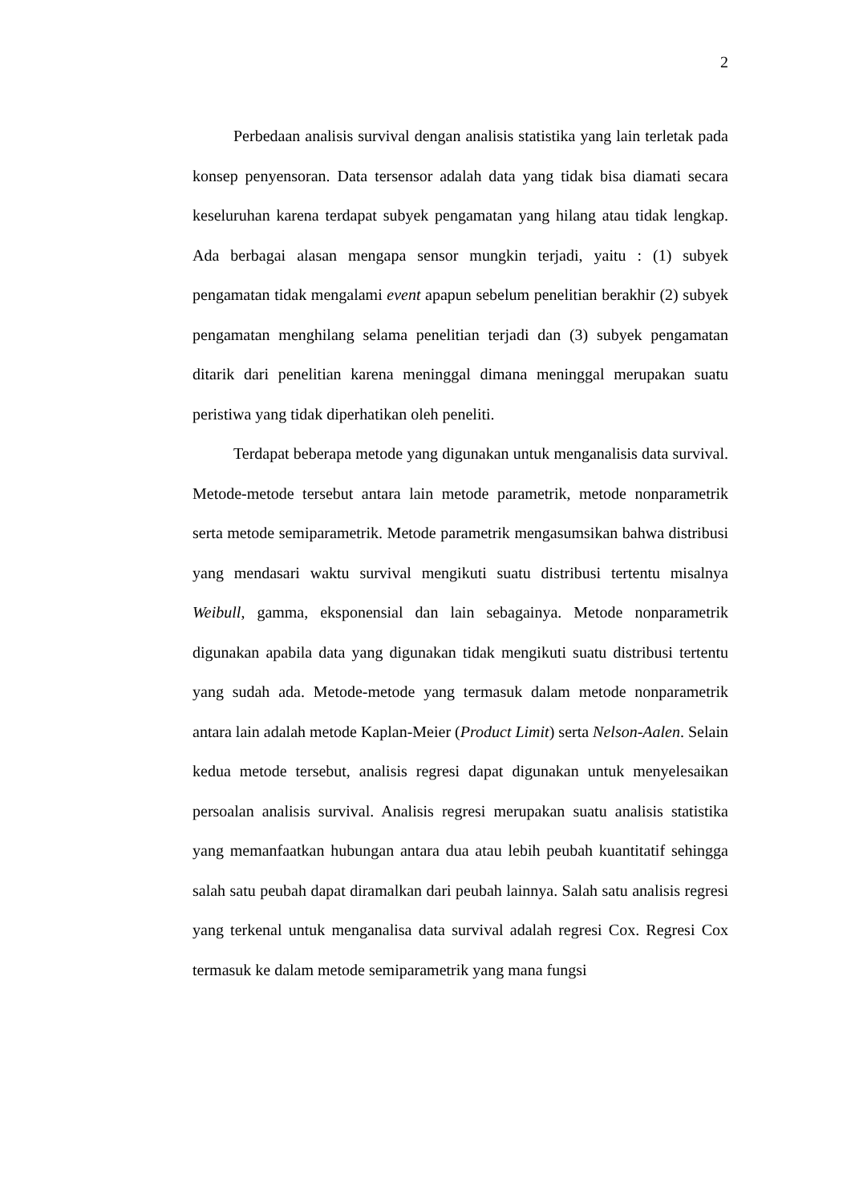2
Perbedaan analisis survival dengan analisis statistika yang lain terletak pada konsep penyensoran. Data tersensor adalah data yang tidak bisa diamati secara keseluruhan karena terdapat subyek pengamatan yang hilang atau tidak lengkap. Ada berbagai alasan mengapa sensor mungkin terjadi, yaitu : (1) subyek pengamatan tidak mengalami event apapun sebelum penelitian berakhir (2) subyek pengamatan menghilang selama penelitian terjadi dan (3) subyek pengamatan ditarik dari penelitian karena meninggal dimana meninggal merupakan suatu peristiwa yang tidak diperhatikan oleh peneliti.
Terdapat beberapa metode yang digunakan untuk menganalisis data survival. Metode-metode tersebut antara lain metode parametrik, metode nonparametrik serta metode semiparametrik. Metode parametrik mengasumsikan bahwa distribusi yang mendasari waktu survival mengikuti suatu distribusi tertentu misalnya Weibull, gamma, eksponensial dan lain sebagainya. Metode nonparametrik digunakan apabila data yang digunakan tidak mengikuti suatu distribusi tertentu yang sudah ada. Metode-metode yang termasuk dalam metode nonparametrik antara lain adalah metode Kaplan-Meier (Product Limit) serta Nelson-Aalen. Selain kedua metode tersebut, analisis regresi dapat digunakan untuk menyelesaikan persoalan analisis survival. Analisis regresi merupakan suatu analisis statistika yang memanfaatkan hubungan antara dua atau lebih peubah kuantitatif sehingga salah satu peubah dapat diramalkan dari peubah lainnya. Salah satu analisis regresi yang terkenal untuk menganalisa data survival adalah regresi Cox. Regresi Cox termasuk ke dalam metode semiparametrik yang mana fungsi